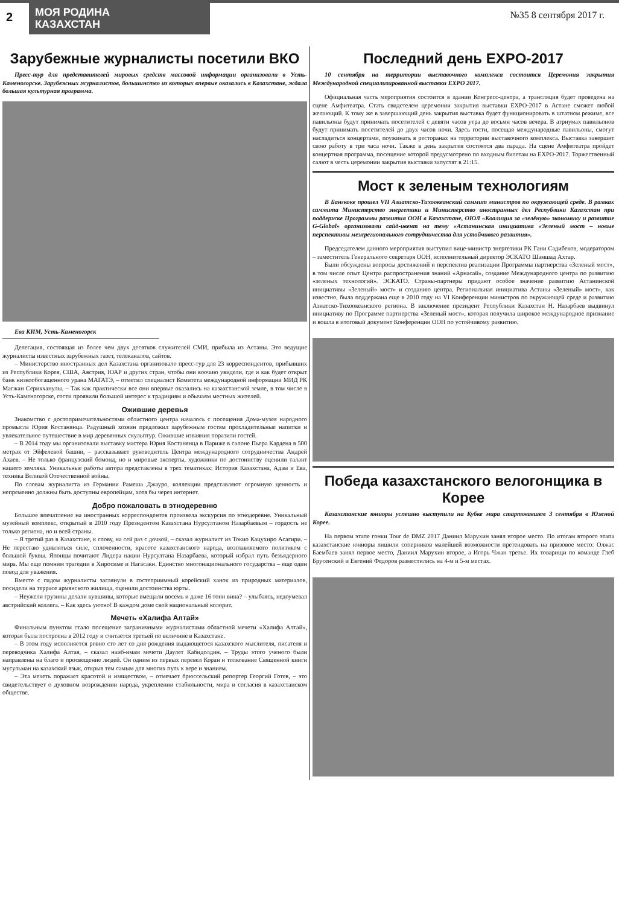2
МОЯ РОДИНА
КАЗАХСТАН
№35 8 сентября 2017 г.
Зарубежные журналисты посетили ВКО
Пресс-тур для представителей мировых средств массовой информации организовали в Усть-Каменогорске. Зарубежных журналистов, большинство из которых впервые оказались в Казахстане, ждала большая культурная программа.
Ева КИМ, Усть-Каменогорск
Делегация, состоящая из более чем двух десятков служителей СМИ, прибыла из Астаны. Это ведущие журналисты известных зарубежных газет, телеканалов, сайтов.
– Министерство иностранных дел Казахстана организовало пресс-тур для 23 корреспондентов, прибывших из Республики Корея, США, Австрия, ЮАР и других стран, чтобы они воочию увидели, где и как будет открыт банк низкообогащенного урана МАГАТЭ, – отметил специалист Комитета международной информации МИД РК Магжан Серикханулы. – Так как практически все они впервые оказались на казахстанской земле, в том числе в Усть-Каменогорске, гости проявили большой интерес к традициям и обычаям местных жителей.
Ожившие деревья
Знакомство с достопримечательностями областного центра началось с посещения Дома-музея народного промысла Юрия Костанянца. Радушный хозяин предложил зарубежным гостям прохладительные напитки и увлекательное путешествие в мир деревянных скульптур. Ожившие изваяния поразили гостей.
– В 2014 году мы организовали выставку мастера Юрия Костанянца в Париже в салоне Пьера Кардена в 500 метрах от Эйфелевой башни, – рассказывает руководитель Центра международного сотрудничества Андрей Ахаев. – Не только французский бомонд, но и мировые эксперты, художники по достоинству оценили талант нашего земляка. Уникальные работы автора представлены в трех тематиках: История Казахстана, Адам и Ева, техника Великой Отечественной войны.
По словам журналиста из Германии Рамеша Джауро, коллекции представляют огромную ценность и непременно должны быть доступны европейцам, хотя бы через интернет.
Добро пожаловать в этнодеревню
Большое впечатление на иностранных корреспондентов произвела экскурсия по этнодеревне. Уникальный музейный комплекс, открытый в 2010 году Президентом Казахстана Нурсултаном Назарбаевым – гордость не только региона, но и всей страны.
– Я третий раз в Казахстане, к слову, на сей раз с дочкой, – сказал журналист из Токио Кацухиро Асагири. – Не перестаю удивляться силе, сплоченности, красоте казахстанского народа, возглавляемого политиком с большой буквы. Японцы почитают Лидера нации Нурсултана Назарбаева, который избрал путь безъядерного мира. Мы еще помним трагедии в Хиросиме и Нагасаки. Единство многонационального государства – еще один повод для уважения.
Вместе с гидом журналисты заглянули в гостеприимный корейский ханок из природных материалов, посидели на террасе армянского жилища, оценили достоинства юрты.
– Неужели грузины делали кувшины, которые вмещали восемь и даже 16 тонн вина? – улыбаясь, недоумевал австрийский коллега. – Как здесь уютно! В каждом доме свой национальный колорит.
Мечеть «Халифа Алтай»
Финальным пунктом стало посещение заграничными журналистами областной мечети «Халифа Алтай», которая была построена в 2012 году и считается третьей по величине в Казахстане.
– В этом году исполняется ровно сто лет со дня рождения выдающегося казахского мыслителя, писателя и переводчика Халифа Алтая, – сказал наиб-имам мечети Даулет Кабидолдин. – Труды этого ученого были направлены на благо и просвещение людей. Он одним из первых перевел Коран и толкование Священной книги мусульман на казахский язык, открыв тем самым для многих путь к вере и знаниям.
– Эта мечеть поражает красотой и изяществом, – отмечает брюссельский репортер Георгий Готев, – это свидетельствует о духовном возрождении народа, укреплении стабильности, мира и согласия в казахстанском обществе.
Последний день EXPO-2017
10 сентября на территории выставочного комплекса состоится Церемония закрытия Международной специализированной выставки EXPO 2017.
Официальная часть мероприятия состоится в здании Конгресс-центра, а трансляция будет проведена на сцене Амфитеатра. Стать свидетелем церемонии закрытия выставки EXPO-2017 в Астане сможет любой желающий. К тому же в завершающий день закрытия выставка будет функционировать в штатном режиме, все павильоны будут принимать посетителей с девяти часов утра до восьми часов вечера. В атриумах павильонов будут принимать посетителей до двух часов ночи. Здесь гости, посещая международные павильоны, смогут насладиться концертами, поужинать в ресторанах на территории выставочного комплекса. Выставка завершит свою работу в три часа ночи. Также в день закрытия состоятся два парада. На сцене Амфитеатра пройдет концертная программа, посещение которой предусмотрено по входным билетам на EXPO-2017. Торжественный салют в честь церемонии закрытия выставки запустят в 21:15.
Мост к зеленым технологиям
В Бангкоке прошел VII Азиатско-Тихоокеанский саммит министров по окружающей среде. В рамках саммита Министерство энергетики и Министерство иностранных дел Республики Казахстан при поддержке Программы развития ООН в Казахстане, ОЮЛ «Коалиция за «зелёную» экономику и развитие G-Global» организовали сайд-ивент на тему «Астанинская инициатива «Зеленый мост – новые перспективы межрегионального сотрудничества для устойчивого развития».
Председателем данного мероприятия выступил вице-министр энергетики РК Гани Садибеков, модератором – заместитель Генерального секретаря ООН, исполнительный директор ЭСКАТО Шамшад Ахтар.
Были обсуждены вопросы достижений и перспектив реализации Программы партнерства «Зеленый мост», в том числе опыт Центра распространения знаний «Арнасай», создание Международного центра по развитию «зеленых технологий». ЭСКАТО. Страны-партнеры придают особое значение развитию Астанинской инициативы «Зеленый» мост» и созданию центра. Региональная инициатива Астаны «Зеленый» мост», как известно, была поддержана еще в 2010 году на VI Конференции министров по окружающей среде и развитию Азиатско-Тихоокеанского региона. В заключение президент Республики Казахстан Н. Назарбаев выдвинул инициативу по Программе партнерства «Зеленый мост», которая получила широкое международное признание и вошла в итоговый документ Конференции ООН по устойчивому развитию.
Победа казахстанского велогонщика в Корее
Казахстанские юниоры успешно выступили на Кубке мира стартовавшем 3 сентября в Южной Корее.
На первом этапе гонки Tour de DMZ 2017 Даниил Марухин занял второе место. По итогам второго этапа казахстанские юниоры лишили соперников малейшей возможности претендовать на призовое место: Олжас Баембаев занял первое место, Даниил Марухин второе, а Игорь Чжан третье. Их товарищи по команде Глеб Брусенский и Евгений Федоров разместились на 4-м и 5-м местах.